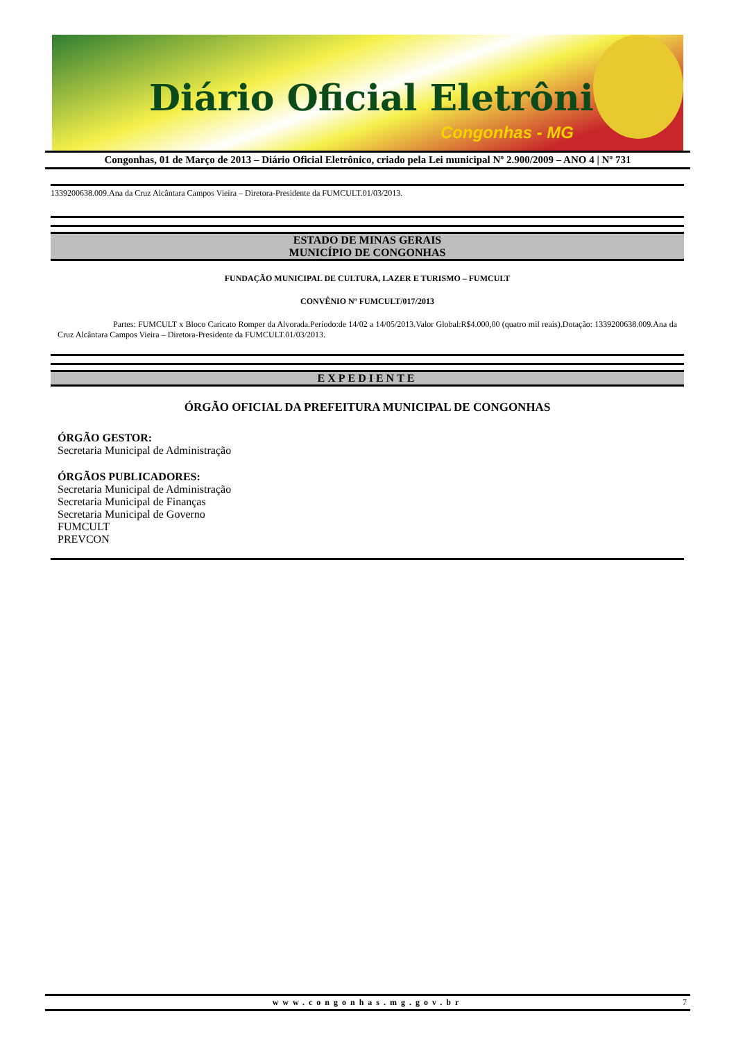Diário Oficial Eletrônico
Congonhas - MG
Congonhas, 01 de Março de 2013 – Diário Oficial Eletrônico, criado pela Lei municipal Nº 2.900/2009 – ANO 4 | Nº 731
1339200638.009.Ana da Cruz Alcântara Campos Vieira – Diretora-Presidente da FUMCULT.01/03/2013.
ESTADO DE MINAS GERAIS
MUNICÍPIO DE CONGONHAS
FUNDAÇÃO MUNICIPAL DE CULTURA, LAZER E TURISMO – FUMCULT
CONVÊNIO Nº FUMCULT/017/2013
Partes: FUMCULT x Bloco Caricato Romper da Alvorada.Período:de 14/02 a 14/05/2013.Valor Global:R$4.000,00 (quatro mil reais).Dotação: 1339200638.009.Ana da Cruz Alcântara Campos Vieira – Diretora-Presidente da FUMCULT.01/03/2013.
EXPEDIENTE
ÓRGÃO OFICIAL DA PREFEITURA MUNICIPAL DE CONGONHAS
ÓRGÃO GESTOR:
Secretaria Municipal de Administração
ÓRGÃOS PUBLICADORES:
Secretaria Municipal de Administração
Secretaria Municipal de Finanças
Secretaria Municipal de Governo
FUMCULT
PREVCON
www.congonhas.mg.gov.br 7